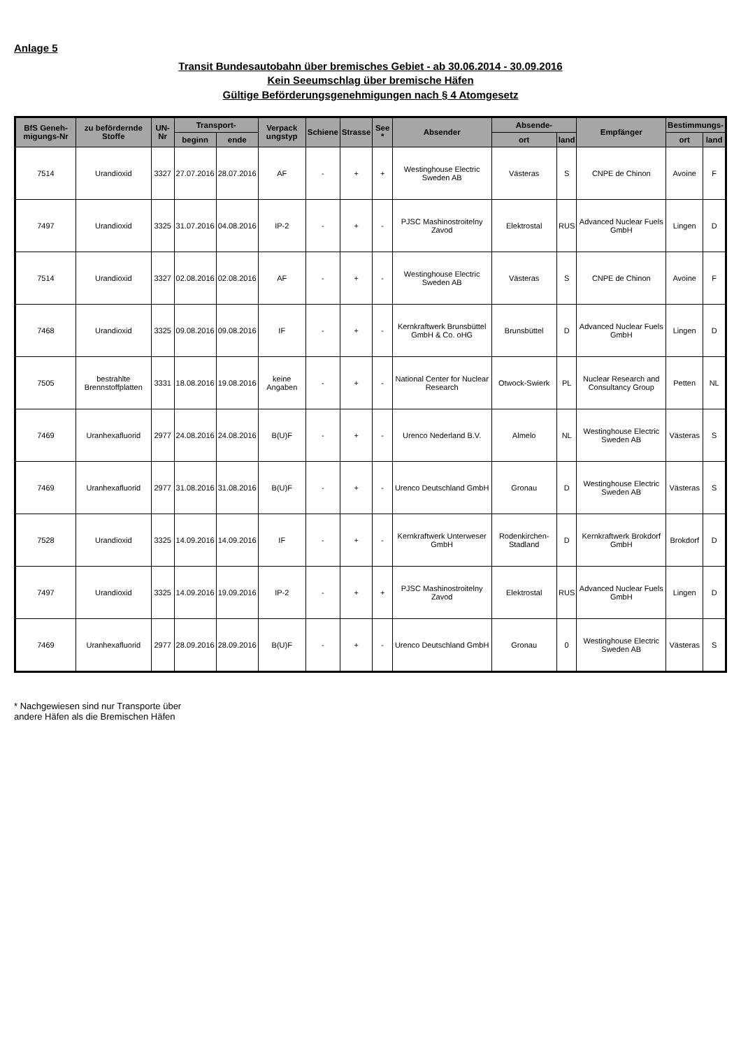Anlage 5
Transit Bundesautobahn über bremisches Gebiet - ab 30.06.2014 - 30.09.2016
Kein Seeumschlag über bremische Häfen
Gültige Beförderungsgenehmigungen nach § 4 Atomgesetz
| BfS Geneh-migungs-Nr | zu befördernde Stoffe | UN-Nr | Transport- | | Verpack ungstyp | Schiene | Strasse | See * | Absender | Absende- | | Empfänger | Bestimmungs- | |
| --- | --- | --- | --- | --- | --- | --- | --- | --- | --- | --- | --- | --- | --- | --- |
| | | | beginn | ende | | | | | | ort | land | | ort | land |
| 7514 | Urandioxid | 3327 | 27.07.2016 | 28.07.2016 | AF | - | + | + | Westinghouse Electric Sweden AB | Västeras | S | CNPE de Chinon | Avoine | F |
| 7497 | Urandioxid | 3325 | 31.07.2016 | 04.08.2016 | IP-2 | - | + | - | PJSC Mashinostroitelny Zavod | Elektrostal | RUS | Advanced Nuclear Fuels GmbH | Lingen | D |
| 7514 | Urandioxid | 3327 | 02.08.2016 | 02.08.2016 | AF | - | + | - | Westinghouse Electric Sweden AB | Västeras | S | CNPE de Chinon | Avoine | F |
| 7468 | Urandioxid | 3325 | 09.08.2016 | 09.08.2016 | IF | - | + | - | Kernkraftwerk Brunsbüttel GmbH & Co. oHG | Brunsbüttel | D | Advanced Nuclear Fuels GmbH | Lingen | D |
| 7505 | bestrahlte Brennstoffplatten | 3331 | 18.08.2016 | 19.08.2016 | keine Angaben | - | + | - | National Center for Nuclear Research | Otwock-Swierk | PL | Nuclear Research and Consultancy Group | Petten | NL |
| 7469 | Uranhexafluorid | 2977 | 24.08.2016 | 24.08.2016 | B(U)F | - | + | - | Urenco Nederland B.V. | Almelo | NL | Westinghouse Electric Sweden AB | Västeras | S |
| 7469 | Uranhexafluorid | 2977 | 31.08.2016 | 31.08.2016 | B(U)F | - | + | - | Urenco Deutschland GmbH | Gronau | D | Westinghouse Electric Sweden AB | Västeras | S |
| 7528 | Urandioxid | 3325 | 14.09.2016 | 14.09.2016 | IF | - | + | - | Kernkraftwerk Unterweser GmbH | Rodenkirchen-Stadland | D | Kernkraftwerk Brokdorf GmbH | Brokdorf | D |
| 7497 | Urandioxid | 3325 | 14.09.2016 | 19.09.2016 | IP-2 | - | + | + | PJSC Mashinostroitelny Zavod | Elektrostal | RUS | Advanced Nuclear Fuels GmbH | Lingen | D |
| 7469 | Uranhexafluorid | 2977 | 28.09.2016 | 28.09.2016 | B(U)F | - | + | - | Urenco Deutschland GmbH | Gronau | 0 | Westinghouse Electric Sweden AB | Västeras | S |
* Nachgewiesen sind nur Transporte über
andere Häfen als die Bremischen Häfen